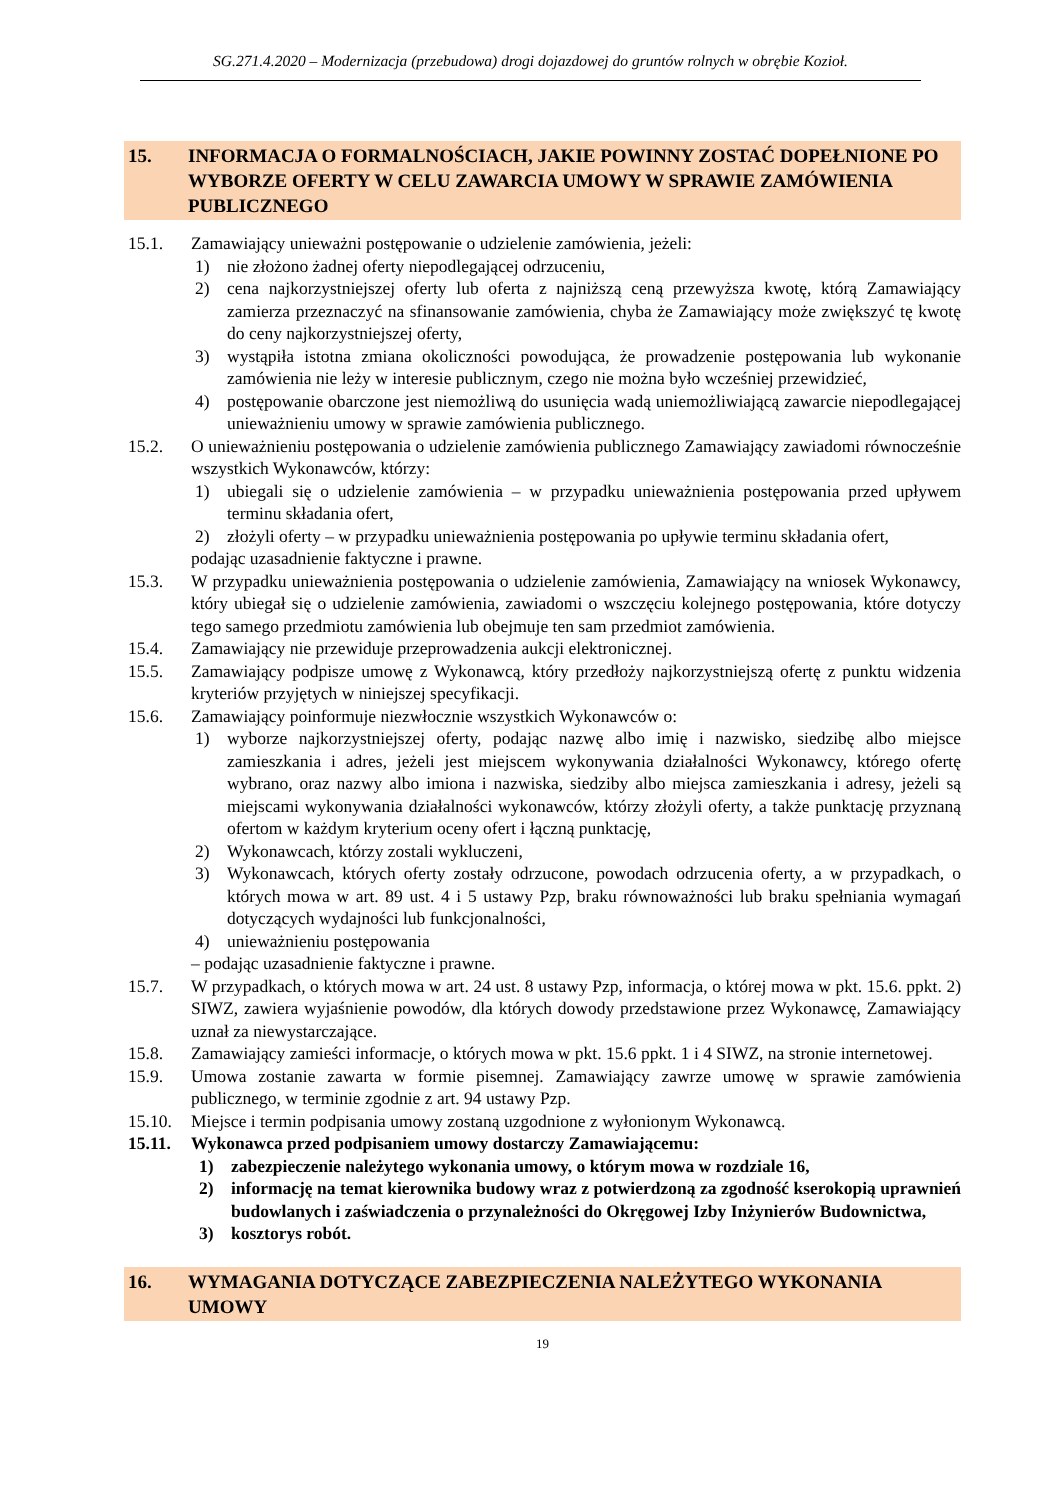SG.271.4.2020 – Modernizacja (przebudowa) drogi dojazdowej do gruntów rolnych w obrębie Kozioł.
15. INFORMACJA O FORMALNOŚCIACH, JAKIE POWINNY ZOSTAĆ DOPEŁNIONE PO WYBORZE OFERTY W CELU ZAWARCIA UMOWY W SPRAWIE ZAMÓWIENIA PUBLICZNEGO
15.1. Zamawiający unieważni postępowanie o udzielenie zamówienia, jeżeli:
1) nie złożono żadnej oferty niepodlegającej odrzuceniu,
2) cena najkorzystniejszej oferty lub oferta z najniższą ceną przewyższa kwotę, którą Zamawiający zamierza przeznaczyć na sfinansowanie zamówienia, chyba że Zamawiający może zwiększyć tę kwotę do ceny najkorzystniejszej oferty,
3) wystąpiła istotna zmiana okoliczności powodująca, że prowadzenie postępowania lub wykonanie zamówienia nie leży w interesie publicznym, czego nie można było wcześniej przewidzieć,
4) postępowanie obarczone jest niemożliwą do usunięcia wadą uniemożliwiającą zawarcie niepodlegającej unieważnieniu umowy w sprawie zamówienia publicznego.
15.2. O unieważnieniu postępowania o udzielenie zamówienia publicznego Zamawiający zawiadomi równocześnie wszystkich Wykonawców, którzy:
1) ubiegali się o udzielenie zamówienia – w przypadku unieważnienia postępowania przed upływem terminu składania ofert,
2) złożyli oferty – w przypadku unieważnienia postępowania po upływie terminu składania ofert,
podając uzasadnienie faktyczne i prawne.
15.3. W przypadku unieważnienia postępowania o udzielenie zamówienia, Zamawiający na wniosek Wykonawcy, który ubiegał się o udzielenie zamówienia, zawiadomi o wszczęciu kolejnego postępowania, które dotyczy tego samego przedmiotu zamówienia lub obejmuje ten sam przedmiot zamówienia.
15.4. Zamawiający nie przewiduje przeprowadzenia aukcji elektronicznej.
15.5. Zamawiający podpisze umowę z Wykonawcą, który przedłoży najkorzystniejszą ofertę z punktu widzenia kryteriów przyjętych w niniejszej specyfikacji.
15.6. Zamawiający poinformuje niezwłocznie wszystkich Wykonawców o:
1) wyborze najkorzystniejszej oferty, podając nazwę albo imię i nazwisko, siedzibę albo miejsce zamieszkania i adres, jeżeli jest miejscem wykonywania działalności Wykonawcy, którego ofertę wybrano, oraz nazwy albo imiona i nazwiska, siedziby albo miejsca zamieszkania i adresy, jeżeli są miejscami wykonywania działalności wykonawców, którzy złożyli oferty, a także punktację przyznaną ofertom w każdym kryterium oceny ofert i łączną punktację,
2) Wykonawcach, którzy zostali wykluczeni,
3) Wykonawcach, których oferty zostały odrzucone, powodach odrzucenia oferty, a w przypadkach, o których mowa w art. 89 ust. 4 i 5 ustawy Pzp, braku równoważności lub braku spełniania wymagań dotyczących wydajności lub funkcjonalności,
4) unieważnieniu postępowania
– podając uzasadnienie faktyczne i prawne.
15.7. W przypadkach, o których mowa w art. 24 ust. 8 ustawy Pzp, informacja, o której mowa w pkt. 15.6. ppkt. 2) SIWZ, zawiera wyjaśnienie powodów, dla których dowody przedstawione przez Wykonawcę, Zamawiający uznał za niewystarczające.
15.8. Zamawiający zamieści informacje, o których mowa w pkt. 15.6 ppkt. 1 i 4 SIWZ, na stronie internetowej.
15.9. Umowa zostanie zawarta w formie pisemnej. Zamawiający zawrze umowę w sprawie zamówienia publicznego, w terminie zgodnie z art. 94 ustawy Pzp.
15.10. Miejsce i termin podpisania umowy zostaną uzgodnione z wyłonionym Wykonawcą.
15.11. Wykonawca przed podpisaniem umowy dostarczy Zamawiającemu:
1) zabezpieczenie należytego wykonania umowy, o którym mowa w rozdziale 16,
2) informację na temat kierownika budowy wraz z potwierdzoną za zgodność kserokopią uprawnień budowlanych i zaświadczenia o przynależności do Okręgowej Izby Inżynierów Budownictwa,
3) kosztorys robót.
16. WYMAGANIA DOTYCZĄCE ZABEZPIECZENIA NALEŻYTEGO WYKONANIA UMOWY
19